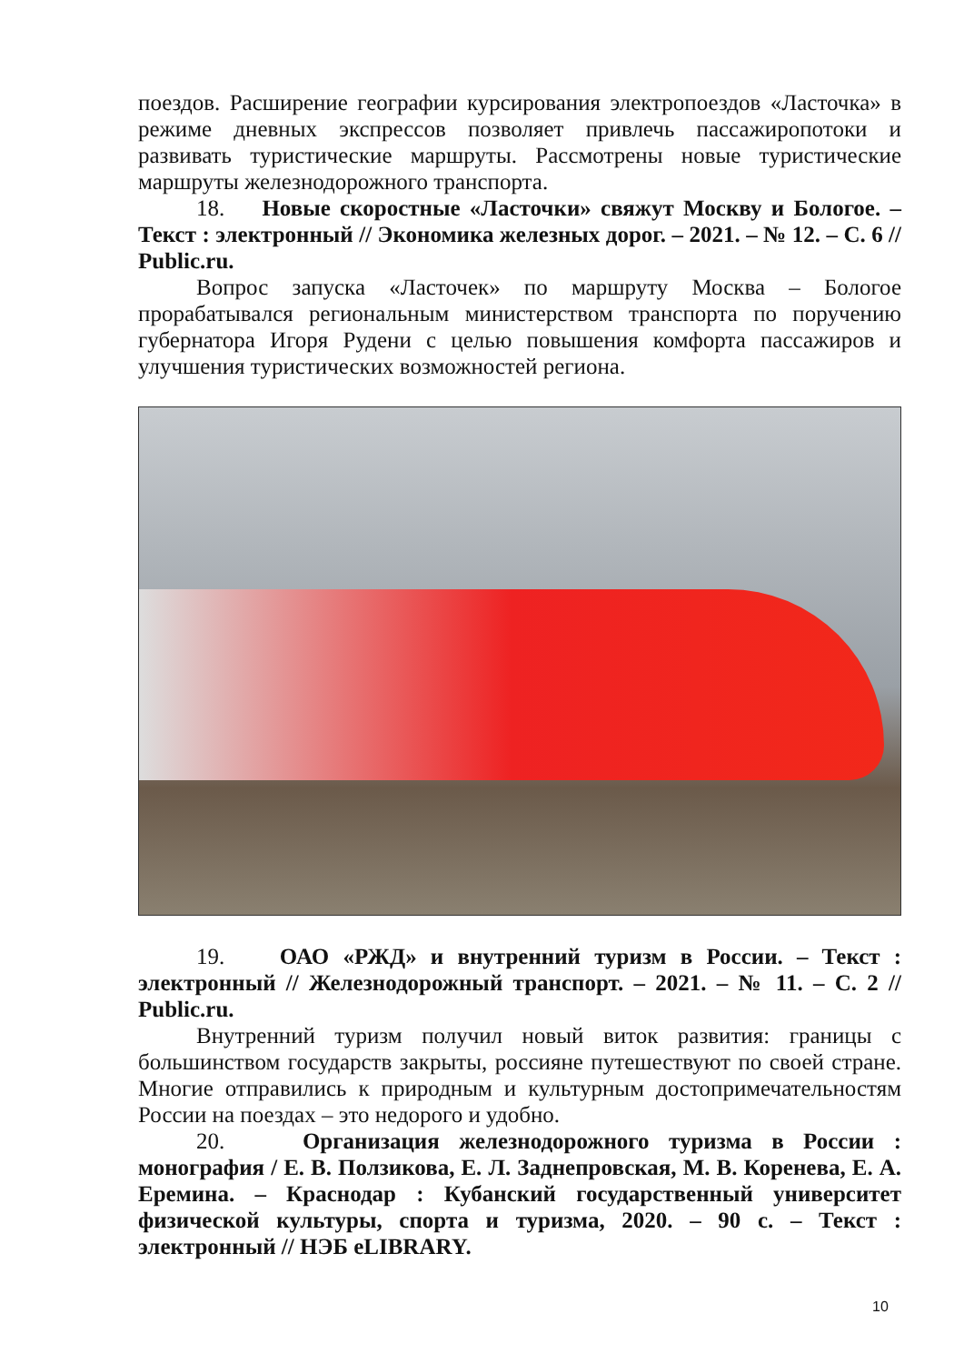поездов. Расширение географии курсирования электропоездов «Ласточка» в режиме дневных экспрессов позволяет привлечь пассажиропотоки и развивать туристические маршруты. Рассмотрены новые туристические маршруты железнодорожного транспорта.
18. Новые скоростные «Ласточки» свяжут Москву и Бологое. – Текст : электронный // Экономика железных дорог. – 2021. – № 12. – С. 6 // Public.ru.
Вопрос запуска «Ласточек» по маршруту Москва – Бологое прорабатывался региональным министерством транспорта по поручению губернатора Игоря Рудени с целью повышения комфорта пассажиров и улучшения туристических возможностей региона.
19. ОАО «РЖД» и внутренний туризм в России. – Текст : электронный // Железнодорожный транспорт. – 2021. – № 11. – С. 2 // Public.ru.
Внутренний туризм получил новый виток развития: границы с большинством государств закрыты, россияне путешествуют по своей стране. Многие отправились к природным и культурным достопримечательностям России на поездах – это недорого и удобно.
20. Организация железнодорожного туризма в России : монография / Е. В. Ползикова, Е. Л. Заднепровская, М. В. Коренева, Е. А. Еремина. – Краснодар : Кубанский государственный университет физической культуры, спорта и туризма, 2020. – 90 с. – Текст : электронный // НЭБ eLIBRARY.
10